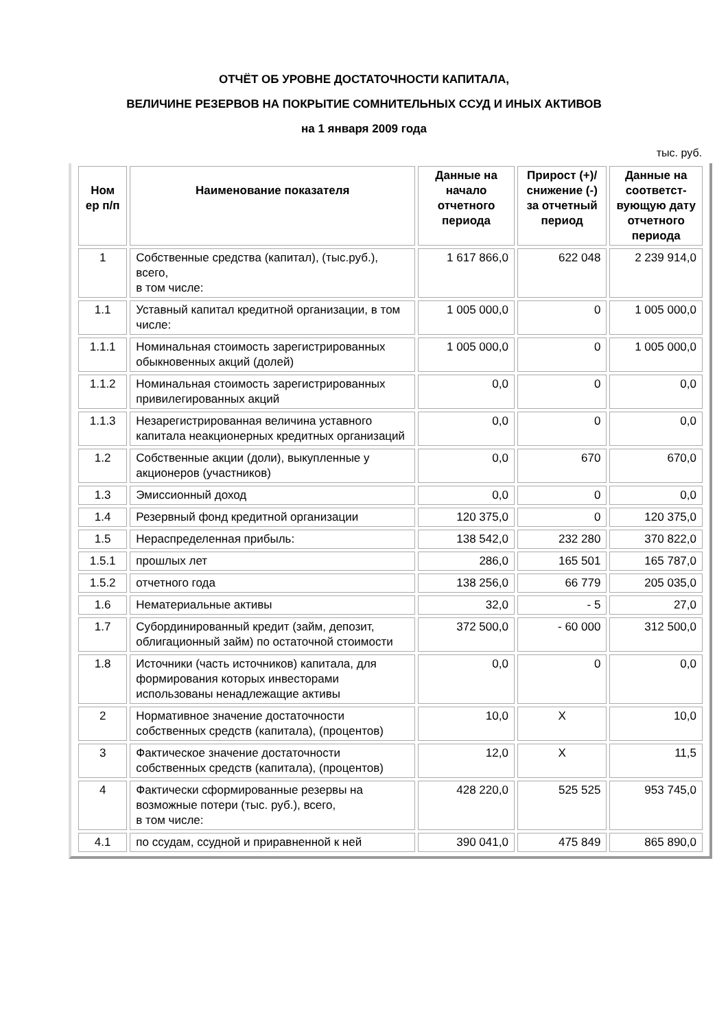ОТЧЁТ ОБ УРОВНЕ ДОСТАТОЧНОСТИ КАПИТАЛА,
ВЕЛИЧИНЕ РЕЗЕРВОВ НА ПОКРЫТИЕ СОМНИТЕЛЬНЫХ ССУД И ИНЫХ АКТИВОВ
на 1 января 2009 года
тыс. руб.
| Ном ер п/п | Наименование показателя | Данные на начало отчетного периода | Прирост (+)/ снижение (-) за отчетный период | Данные на соответст-вующую дату отчетного периода |
| --- | --- | --- | --- | --- |
| 1 | Собственные средства (капитал), (тыс.руб.), всего, в том числе: | 1 617 866,0 | 622 048 | 2 239 914,0 |
| 1.1 | Уставный капитал кредитной организации, в том числе: | 1 005 000,0 | 0 | 1 005 000,0 |
| 1.1.1 | Номинальная стоимость зарегистрированных обыкновенных акций (долей) | 1 005 000,0 | 0 | 1 005 000,0 |
| 1.1.2 | Номинальная стоимость зарегистрированных привилегированных акций | 0,0 | 0 | 0,0 |
| 1.1.3 | Незарегистрированная величина уставного капитала неакционерных кредитных организаций | 0,0 | 0 | 0,0 |
| 1.2 | Собственные акции (доли), выкупленные у акционеров (участников) | 0,0 | 670 | 670,0 |
| 1.3 | Эмиссионный доход | 0,0 | 0 | 0,0 |
| 1.4 | Резервный фонд кредитной организации | 120 375,0 | 0 | 120 375,0 |
| 1.5 | Нераспределенная прибыль: | 138 542,0 | 232 280 | 370 822,0 |
| 1.5.1 | прошлых лет | 286,0 | 165 501 | 165 787,0 |
| 1.5.2 | отчетного года | 138 256,0 | 66 779 | 205 035,0 |
| 1.6 | Нематериальные активы | 32,0 | - 5 | 27,0 |
| 1.7 | Субординированный кредит (займ, депозит, облигационный займ) по остаточной стоимости | 372 500,0 | - 60 000 | 312 500,0 |
| 1.8 | Источники (часть источников) капитала, для формирования которых инвесторами использованы ненадлежащие активы | 0,0 | 0 | 0,0 |
| 2 | Нормативное значение достаточности собственных средств (капитала), (процентов) | 10,0 | X | 10,0 |
| 3 | Фактическое значение достаточности собственных средств (капитала), (процентов) | 12,0 | X | 11,5 |
| 4 | Фактически сформированные резервы на возможные потери (тыс. руб.), всего, в том числе: | 428 220,0 | 525 525 | 953 745,0 |
| 4.1 | по ссудам, ссудной и приравненной к ней | 390 041,0 | 475 849 | 865 890,0 |